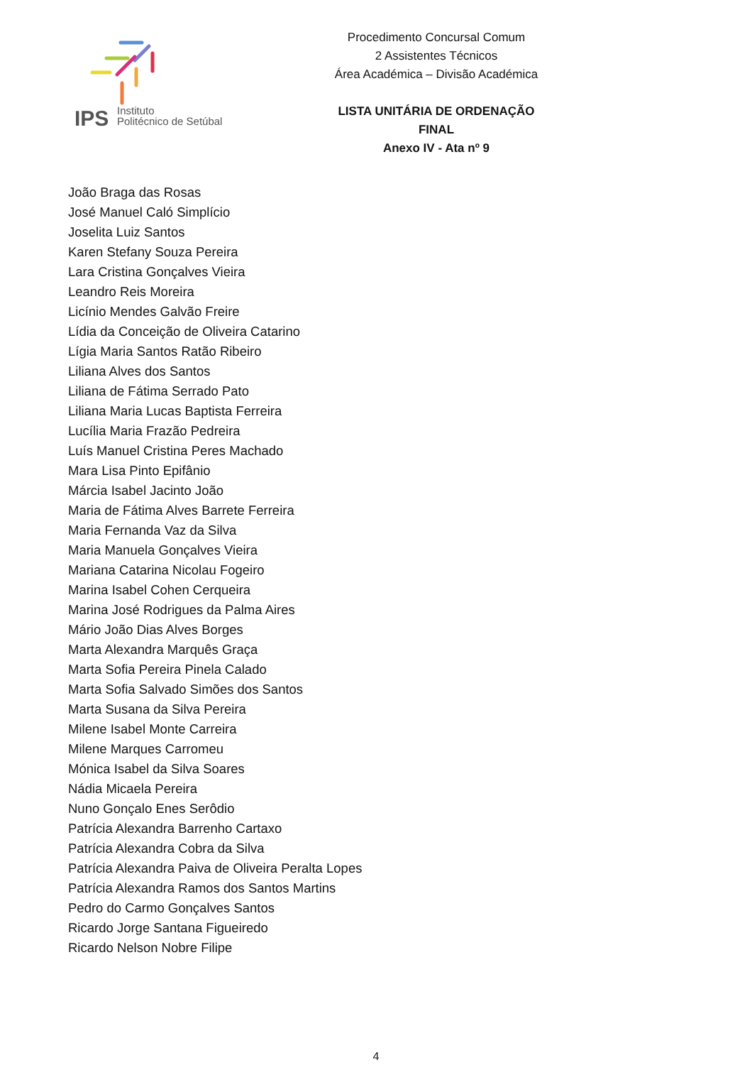IPS Instituto
Politécnico de Setúbal
Procedimento Concursal Comum
2 Assistentes Técnicos
Área Académica – Divisão Académica
LISTA UNITÁRIA DE ORDENAÇÃO FINAL
Anexo IV - Ata nº 9
João Braga das Rosas
José Manuel Caló Simplício
Joselita Luiz Santos
Karen Stefany Souza Pereira
Lara Cristina Gonçalves Vieira
Leandro Reis Moreira
Licínio Mendes Galvão Freire
Lídia da Conceição de Oliveira Catarino
Lígia Maria Santos Ratão Ribeiro
Liliana Alves dos Santos
Liliana de Fátima Serrado Pato
Liliana Maria Lucas Baptista Ferreira
Lucília Maria Frazão Pedreira
Luís Manuel Cristina Peres Machado
Mara Lisa Pinto Epifânio
Márcia Isabel Jacinto João
Maria de Fátima Alves Barrete Ferreira
Maria Fernanda Vaz da Silva
Maria Manuela Gonçalves Vieira
Mariana Catarina Nicolau Fogeiro
Marina Isabel Cohen Cerqueira
Marina José Rodrigues da Palma Aires
Mário João Dias Alves Borges
Marta Alexandra Marquês Graça
Marta Sofia Pereira Pinela Calado
Marta Sofia Salvado Simões dos Santos
Marta Susana da Silva Pereira
Milene Isabel Monte Carreira
Milene Marques Carromeu
Mónica Isabel da Silva Soares
Nádia Micaela Pereira
Nuno Gonçalo Enes Serôdio
Patrícia Alexandra Barrenho Cartaxo
Patrícia Alexandra Cobra da Silva
Patrícia Alexandra Paiva de Oliveira Peralta Lopes
Patrícia Alexandra Ramos dos Santos Martins
Pedro do Carmo Gonçalves Santos
Ricardo Jorge Santana Figueiredo
Ricardo Nelson Nobre Filipe
4